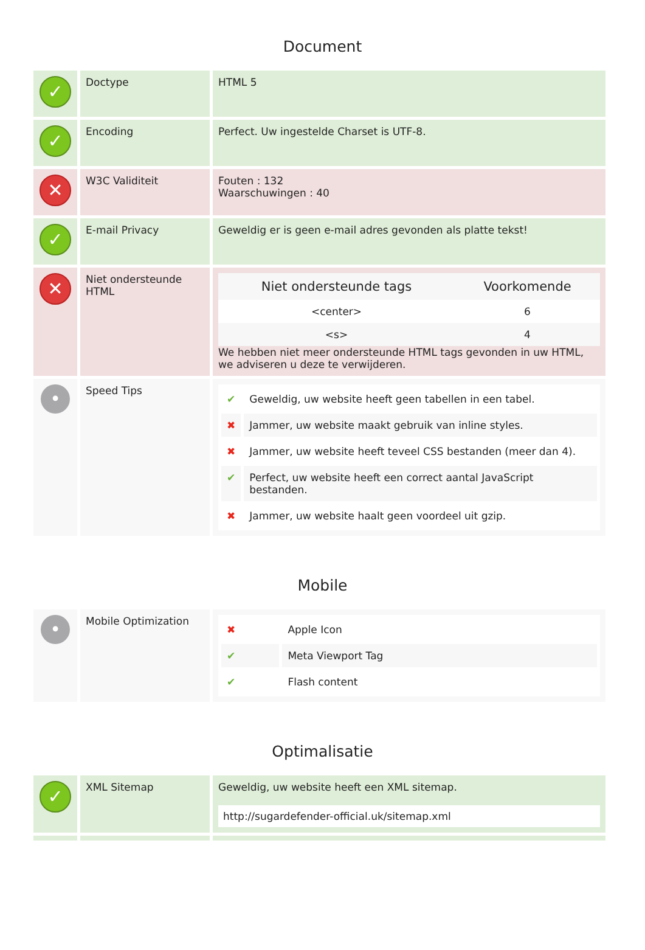Document
| ✓ | Doctype | HTML 5 |
| ✓ | Encoding | Perfect. Uw ingestelde Charset is UTF-8. |
| ✕ | W3C Validiteit | Fouten : 132 Waarschuwingen : 40 |
| ✓ | E-mail Privacy | Geweldig er is geen e-mail adres gevonden als platte tekst! |
| ✕ | Niet ondersteunde HTML | / Niet ondersteunde tags / Voorkomende / / --- / --- / / <center> / 6 / / <s> / 4 / We hebben niet meer ondersteunde HTML tags gevonden in uw HTML, we adviseren u deze te verwijderen. |
| • | Speed Tips | / ✔ / Geweldig, uw website heeft geen tabellen in een tabel. / / ✖ / Jammer, uw website maakt gebruik van inline styles. / / ✖ / Jammer, uw website heeft teveel CSS bestanden (meer dan 4). / / ✔ / Perfect, uw website heeft een correct aantal JavaScript bestanden. / / ✖ / Jammer, uw website haalt geen voordeel uit gzip. / |
Mobile
| • | Mobile Optimization | / ✖ / Apple Icon / / ✔ / Meta Viewport Tag / / ✔ / Flash content / |
Optimalisatie
| ✓ | XML Sitemap | Geweldig, uw website heeft een XML sitemap. http://sugardefender-official.uk/sitemap.xml |